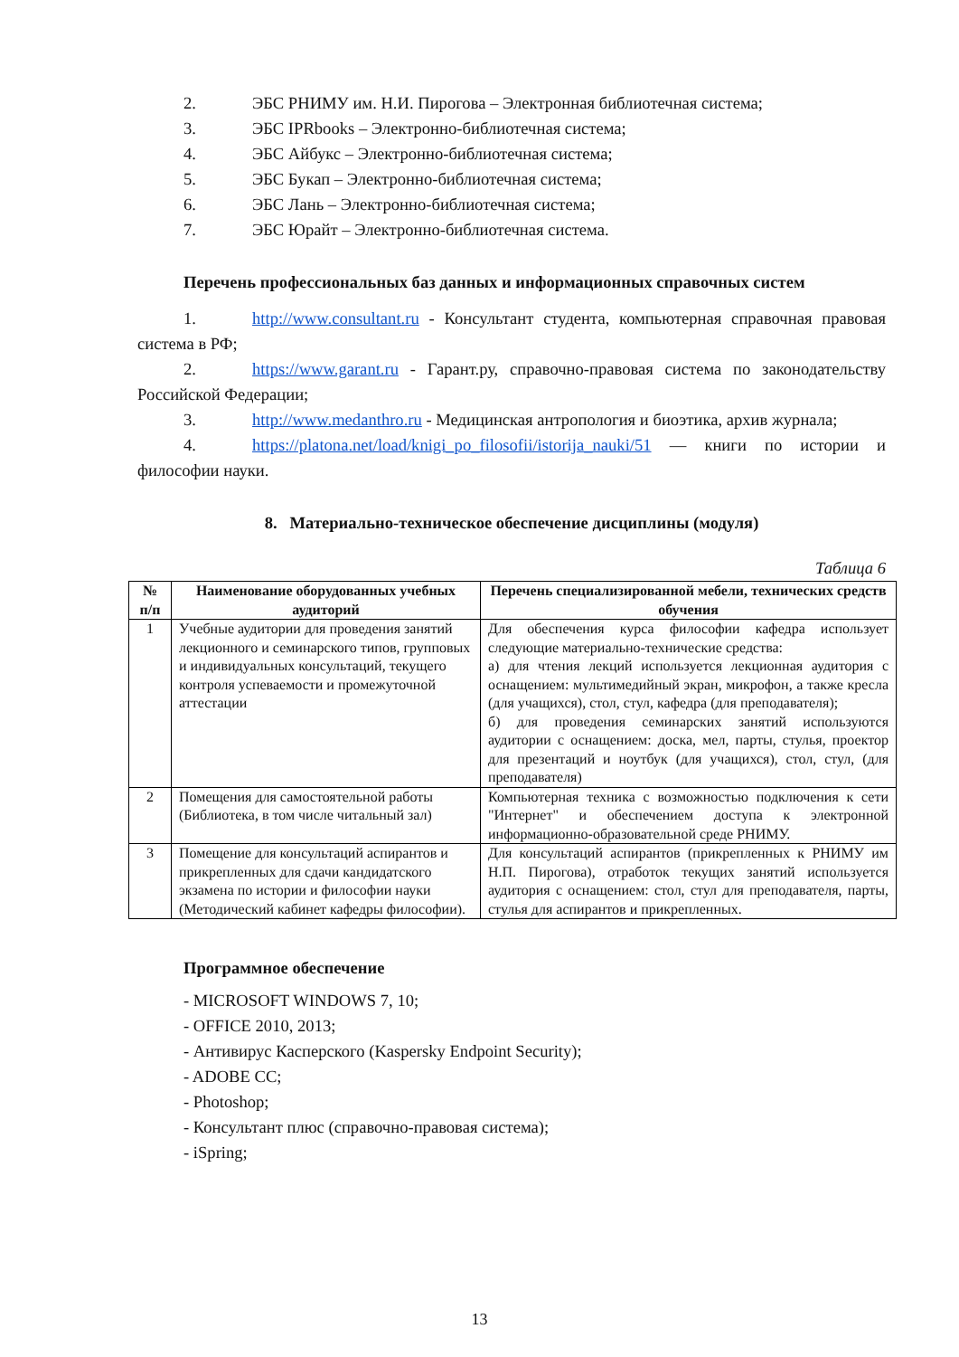2. ЭБС РНИМУ им. Н.И. Пирогова – Электронная библиотечная система;
3. ЭБС IPRbooks – Электронно-библиотечная система;
4. ЭБС Айбукс – Электронно-библиотечная система;
5. ЭБС Букап – Электронно-библиотечная система;
6. ЭБС Лань – Электронно-библиотечная система;
7. ЭБС Юрайт – Электронно-библиотечная система.
Перечень профессиональных баз данных и информационных справочных систем
1. http://www.consultant.ru - Консультант студента, компьютерная справочная правовая система в РФ;
2. https://www.garant.ru - Гарант.ру, справочно-правовая система по законодательству Российской Федерации;
3. http://www.medanthro.ru - Медицинская антропология и биоэтика, архив журнала;
4. https://platona.net/load/knigi_po_filosofii/istorija_nauki/51 — книги по истории и философии науки.
8. Материально-техническое обеспечение дисциплины (модуля)
Таблица 6
| № п/п | Наименование оборудованных учебных аудиторий | Перечень специализированной мебели, технических средств обучения |
| --- | --- | --- |
| 1 | Учебные аудитории для проведения занятий лекционного и семинарского типов, групповых и индивидуальных консультаций, текущего контроля успеваемости и промежуточной аттестации | Для обеспечения курса философии кафедра использует следующие материально-технические средства: а) для чтения лекций используется лекционная аудитория с оснащением: мультимедийный экран, микрофон, а также кресла (для учащихся), стол, стул, кафедра (для преподавателя); б) для проведения семинарских занятий используются аудитории с оснащением: доска, мел, парты, стулья, проектор для презентаций и ноутбук (для учащихся), стол, стул, (для преподавателя) |
| 2 | Помещения для самостоятельной работы (Библиотека, в том числе читальный зал) | Компьютерная техника с возможностью подключения к сети "Интернет" и обеспечением доступа к электронной информационно-образовательной среде РНИМУ. |
| 3 | Помещение для консультаций аспирантов и прикрепленных для сдачи кандидатского экзамена по истории и философии науки (Методический кабинет кафедры философии). | Для консультаций аспирантов (прикрепленных к РНИМУ им Н.П. Пирогова), отработок текущих занятий используется аудитория с оснащением: стол, стул для преподавателя, парты, стулья для аспирантов и прикрепленных. |
Программное обеспечение
- MICROSOFT WINDOWS 7, 10;
- OFFICE 2010, 2013;
- Антивирус Касперского (Kaspersky Endpoint Security);
- ADOBE CC;
- Photoshop;
- Консультант плюс (справочно-правовая система);
- iSpring;
13